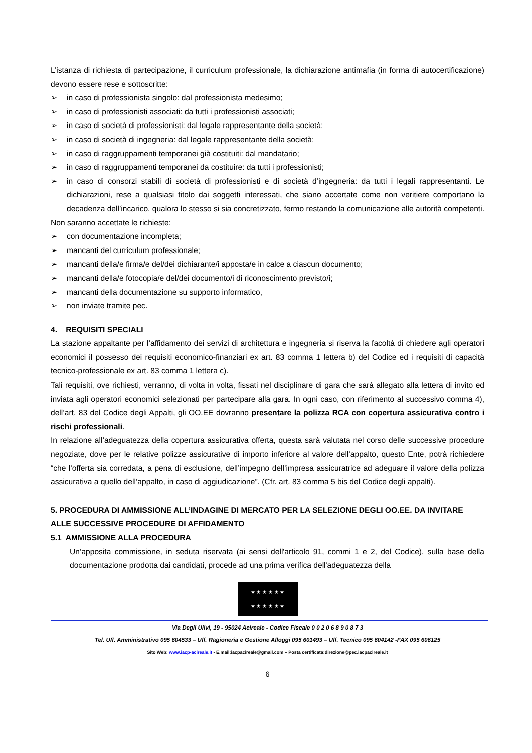L’istanza di richiesta di partecipazione, il curriculum professionale, la dichiarazione antimafia (in forma di autocertificazione) devono essere rese e sottoscritte:
➢ in caso di professionista singolo: dal professionista medesimo;
➢ in caso di professionisti associati: da tutti i professionisti associati;
➢ in caso di società di professionisti: dal legale rappresentante della società;
➢ in caso di società di ingegneria: dal legale rappresentante della società;
➢ in caso di raggruppamenti temporanei già costituiti: dal mandatario;
➢ in caso di raggruppamenti temporanei da costituire: da tutti i professionisti;
➢ in caso di consorzi stabili di società di professionisti e di società d’ingegneria: da tutti i legali rappresentanti. Le dichiarazioni, rese a qualsiasi titolo dai soggetti interessati, che siano accertate come non veritiere comportano la decadenza dell’incarico, qualora lo stesso si sia concretizzato, fermo restando la comunicazione alle autorità competenti.
Non saranno accettate le richieste:
➢ con documentazione incompleta;
➢ mancanti del curriculum professionale;
➢ mancanti della/e firma/e del/dei dichiarante/i apposta/e in calce a ciascun documento;
➢ mancanti della/e fotocopia/e del/dei documento/i di riconoscimento previsto/i;
➢ mancanti della documentazione su supporto informatico,
➢ non inviate tramite pec.
4. REQUISITI SPECIALI
La stazione appaltante per l’affidamento dei servizi di architettura e ingegneria si riserva la facoltà di chiedere agli operatori economici il possesso dei requisiti economico-finanziari ex art. 83 comma 1 lettera b) del Codice ed i requisiti di capacità tecnico-professionale ex art. 83 comma 1 lettera c).
Tali requisiti, ove richiesti, verranno, di volta in volta, fissati nel disciplinare di gara che sarà allegato alla lettera di invito ed inviata agli operatori economici selezionati per partecipare alla gara. In ogni caso, con riferimento al successivo comma 4), dell’art. 83 del Codice degli Appalti, gli OO.EE dovranno presentare la polizza RCA con copertura assicurativa contro i rischi professionali.
In relazione all’adeguatezza della copertura assicurativa offerta, questa sarà valutata nel corso delle successive procedure negoziate, dove per le relative polizze assicurative di importo inferiore al valore dell’appalto, questo Ente, potrà richiedere “che l’offerta sia corredata, a pena di esclusione, dell’impegno dell’impresa assicuratrice ad adeguare il valore della polizza assicurativa a quello dell’appalto, in caso di aggiudicazione”. (Cfr. art. 83 comma 5 bis del Codice degli appalti).
5. PROCEDURA DI AMMISSIONE ALL’INDAGINE DI MERCATO PER LA SELEZIONE DEGLI OO.EE. DA INVITARE ALLE SUCCESSIVE PROCEDURE DI AFFIDAMENTO
5.1 AMMISSIONE ALLA PROCEDURA
Un’apposita commissione, in seduta riservata (ai sensi dell'articolo 91, commi 1 e 2, del Codice), sulla base della documentazione prodotta dai candidati, procede ad una prima verifica dell'adeguatezza della
★ ★ ★ ★ ★ ★
★ ★ ★ ★ ★ ★
Via Degli Ulivi, 19 - 95024 Acireale - Codice Fiscale 0 0 2 0 6 8 9 0 8 7 3
Tel. Uff. Amministrativo 095 604533 – Uff. Ragioneria e Gestione Alloggi 095 601493 – Uff. Tecnico 095 604142 -FAX 095 606125
Sito Web: www.iacp-acireale.it - E.mail:iacpacireale@gmail.com – Posta certificata:direzione@pec.iacpacireale.it
6